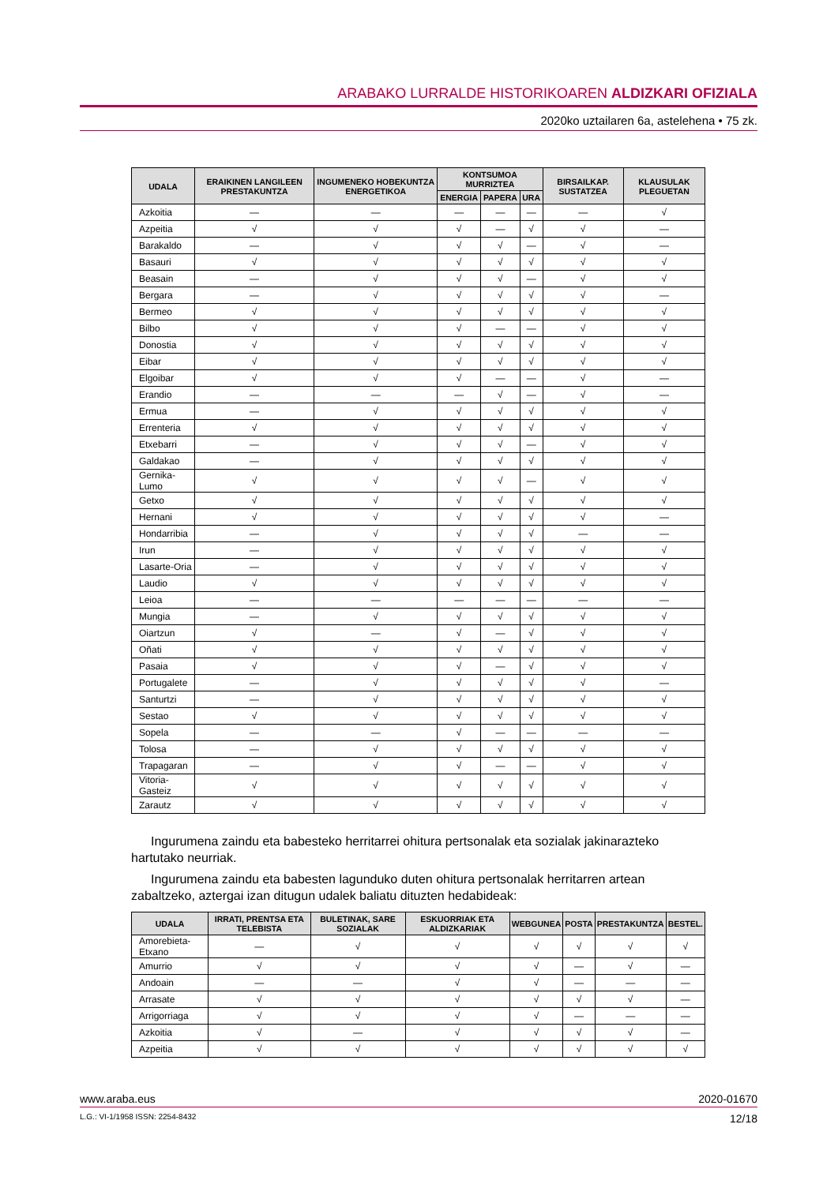ARABAKO LURRALDE HISTORIKOAREN ALDIZKARI OFIZIALA
2020ko uztailaren 6a, astelehena • 75 zk.
| UDALA | ERAIKINEN LANGILEEN PRESTAKUNTZA | INGUMENEKO HOBEKUNTZA ENERGETIKOA | KONTSUMOA MURRIZTEA | | | BIRSAILKAP. SUSTATZEA | KLAUSULAK PLEGUETAN |
| --- | --- | --- | --- | --- | --- | --- | --- |
| | | | ENERGIA | PAPERA | URA | | |
| Azkoitia | — | — | — | — | — | — | √ |
| Azpeitia | √ | √ | √ | — | √ | √ | — |
| Barakaldo | — | √ | √ | √ | — | √ | — |
| Basauri | √ | √ | √ | √ | √ | √ | √ |
| Beasain | — | √ | √ | √ | — | √ | √ |
| Bergara | — | √ | √ | √ | √ | √ | — |
| Bermeo | √ | √ | √ | √ | √ | √ | √ |
| Bilbo | √ | √ | √ | — | — | √ | √ |
| Donostia | √ | √ | √ | √ | √ | √ | √ |
| Eibar | √ | √ | √ | √ | √ | √ | √ |
| Elgoibar | √ | √ | √ | — | — | √ | — |
| Erandio | — | — | — | √ | — | √ | — |
| Ermua | — | √ | √ | √ | √ | √ | √ |
| Errenteria | √ | √ | √ | √ | √ | √ | √ |
| Etxebarri | — | √ | √ | √ | — | √ | √ |
| Galdakao | — | √ | √ | √ | √ | √ | √ |
| Gernika-Lumo | √ | √ | √ | √ | — | √ | √ |
| Getxo | √ | √ | √ | √ | √ | √ | √ |
| Hernani | √ | √ | √ | √ | √ | √ | — |
| Hondarribia | — | √ | √ | √ | √ | — | — |
| Irun | — | √ | √ | √ | √ | √ | √ |
| Lasarte-Oria | — | √ | √ | √ | √ | √ | √ |
| Laudio | √ | √ | √ | √ | √ | √ | √ |
| Leioa | — | — | — | — | — | — | — |
| Mungia | — | √ | √ | √ | √ | √ | √ |
| Oiartzun | √ | — | √ | — | √ | √ | √ |
| Oñati | √ | √ | √ | √ | √ | √ | √ |
| Pasaia | √ | √ | √ | — | √ | √ | √ |
| Portugalete | — | √ | √ | √ | √ | √ | — |
| Santurtzi | — | √ | √ | √ | √ | √ | √ |
| Sestao | √ | √ | √ | √ | √ | √ | √ |
| Sopela | — | — | √ | — | — | — | — |
| Tolosa | — | √ | √ | √ | √ | √ | √ |
| Trapagaran | — | √ | √ | — | — | √ | √ |
| Vitoria-Gasteiz | √ | √ | √ | √ | √ | √ | √ |
| Zarautz | √ | √ | √ | √ | √ | √ | √ |
Ingurumena zaindu eta babesteko herritarrei ohitura pertsonalak eta sozialak jakinarazteko hartutako neurriak.
Ingurumena zaindu eta babesten lagunduko duten ohitura pertsonalak herritarren artean zabaltzeko, aztergai izan ditugun udalek baliatu dituzten hedabideak:
| UDALA | IRRATI, PRENTSA ETA TELEBISTA | BULETINAK, SARE SOZIALAK | ESKUORRIAK ETA ALDIZKARIAK | WEBGUNEA | POSTA | PRESTAKUNTZA | BESTEL. |
| --- | --- | --- | --- | --- | --- | --- | --- |
| Amorebieta-Etxano | — | √ | √ | √ | √ | √ | √ |
| Amurrio | √ | √ | √ | √ | — | √ | — |
| Andoain | — | — | √ | √ | — | — | — |
| Arrasate | √ | √ | √ | √ | √ | √ | — |
| Arrigorriaga | √ | √ | √ | √ | — | — | — |
| Azkoitia | √ | — | √ | √ | √ | √ | — |
| Azpeitia | √ | √ | √ | √ | √ | √ | √ |
www.araba.eus 2020-01670
L.G.: VI-1/1958 ISSN: 2254-8432 12/18